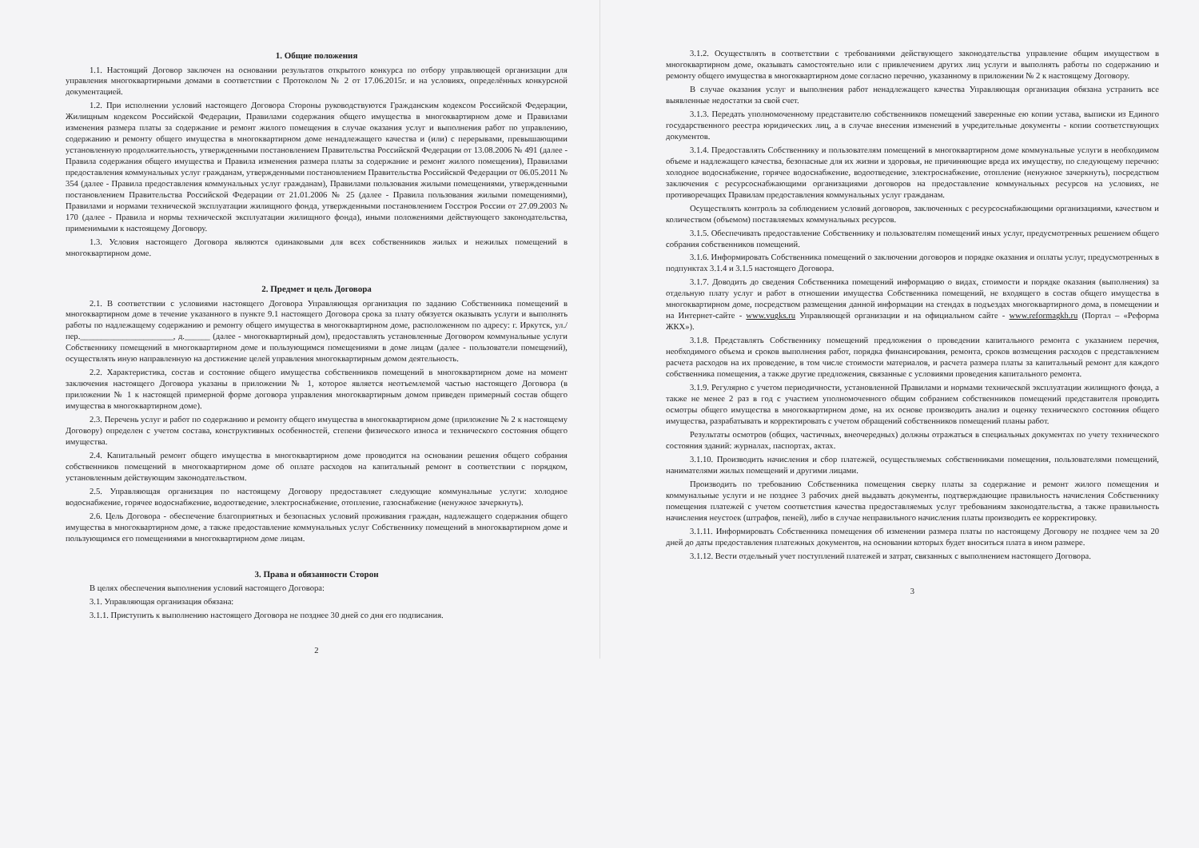1. Общие положения
1.1. Настоящий Договор заключен на основании результатов открытого конкурса по отбору управляющей организации для управления многоквартирными домами в соответствии с Протоколом № 2 от 17.06.2015г. и на условиях, определённых конкурсной документацией.
1.2. При исполнении условий настоящего Договора Стороны руководствуются Гражданским кодексом Российской Федерации, Жилищным кодексом Российской Федерации, Правилами содержания общего имущества в многоквартирном доме и Правилами изменения размера платы за содержание и ремонт жилого помещения в случае оказания услуг и выполнения работ по управлению, содержанию и ремонту общего имущества в многоквартирном доме ненадлежащего качества и (или) с перерывами, превышающими установленную продолжительность, утвержденными постановлением Правительства Российской Федерации от 13.08.2006 № 491 (далее - Правила содержания общего имущества и Правила изменения размера платы за содержание и ремонт жилого помещения), Правилами предоставления коммунальных услуг гражданам, утвержденными постановлением Правительства Российской Федерации от 06.05.2011 № 354 (далее - Правила предоставления коммунальных услуг гражданам), Правилами пользования жилыми помещениями, утвержденными постановлением Правительства Российской Федерации от 21.01.2006 № 25 (далее - Правила пользования жилыми помещениями), Правилами и нормами технической эксплуатации жилищного фонда, утвержденными постановлением Госстроя России от 27.09.2003 № 170 (далее - Правила и нормы технической эксплуатации жилищного фонда), иными положениями действующего законодательства, применимыми к настоящему Договору.
1.3. Условия настоящего Договора являются одинаковыми для всех собственников жилых и нежилых помещений в многоквартирном доме.
2. Предмет и цель Договора
2.1. В соответствии с условиями настоящего Договора Управляющая организация по заданию Собственника помещений в многоквартирном доме в течение указанного в пункте 9.1 настоящего Договора срока за плату обязуется оказывать услуги и выполнять работы по надлежащему содержанию и ремонту общего имущества в многоквартирном доме, расположенном по адресу: г. Иркутск, ул./пер.______________________, д.______ (далее - многоквартирный дом), предоставлять установленные Договором коммунальные услуги Собственнику помещений в многоквартирном доме и пользующимся помещениями в доме лицам (далее - пользователи помещений), осуществлять иную направленную на достижение целей управления многоквартирным домом деятельность.
2.2. Характеристика, состав и состояние общего имущества собственников помещений в многоквартирном доме на момент заключения настоящего Договора указаны в приложении № 1, которое является неотъемлемой частью настоящего Договора (в приложении № 1 к настоящей примерной форме договора управления многоквартирным домом приведен примерный состав общего имущества в многоквартирном доме).
2.3. Перечень услуг и работ по содержанию и ремонту общего имущества в многоквартирном доме (приложение № 2 к настоящему Договору) определен с учетом состава, конструктивных особенностей, степени физического износа и технического состояния общего имущества.
2.4. Капитальный ремонт общего имущества в многоквартирном доме проводится на основании решения общего собрания собственников помещений в многоквартирном доме об оплате расходов на капитальный ремонт в соответствии с порядком, установленным действующим законодательством.
2.5. Управляющая организация по настоящему Договору предоставляет следующие коммунальные услуги: холодное водоснабжение, горячее водоснабжение, водоотведение, электроснабжение, отопление, газоснабжение (ненужное зачеркнуть).
2.6. Цель Договора - обеспечение благоприятных и безопасных условий проживания граждан, надлежащего содержания общего имущества в многоквартирном доме, а также предоставление коммунальных услуг Собственнику помещений в многоквартирном доме и пользующимся его помещениями в многоквартирном доме лицам.
3. Права и обязанности Сторон
В целях обеспечения выполнения условий настоящего Договора:
3.1. Управляющая организация обязана:
3.1.1. Приступить к выполнению настоящего Договора не позднее 30 дней со дня его подписания.
2
3.1.2. Осуществлять в соответствии с требованиями действующего законодательства управление общим имуществом в многоквартирном доме, оказывать самостоятельно или с привлечением других лиц услуги и выполнять работы по содержанию и ремонту общего имущества в многоквартирном доме согласно перечню, указанному в приложении № 2 к настоящему Договору.
В случае оказания услуг и выполнения работ ненадлежащего качества Управляющая организация обязана устранить все выявленные недостатки за свой счет.
3.1.3. Передать уполномоченному представителю собственников помещений заверенные ею копии устава, выписки из Единого государственного реестра юридических лиц, а в случае внесения изменений в учредительные документы - копии соответствующих документов.
3.1.4. Предоставлять Собственнику и пользователям помещений в многоквартирном доме коммунальные услуги в необходимом объеме и надлежащего качества, безопасные для их жизни и здоровья, не причиняющие вреда их имуществу, по следующему перечню: холодное водоснабжение, горячее водоснабжение, водоотведение, электроснабжение, отопление (ненужное зачеркнуть), посредством заключения с ресурсоснабжающими организациями договоров на предоставление коммунальных ресурсов на условиях, не противоречащих Правилам предоставления коммунальных услуг гражданам.
Осуществлять контроль за соблюдением условий договоров, заключенных с ресурсоснабжающими организациями, качеством и количеством (объемом) поставляемых коммунальных ресурсов.
3.1.5. Обеспечивать предоставление Собственнику и пользователям помещений иных услуг, предусмотренных решением общего собрания собственников помещений.
3.1.6. Информировать Собственника помещений о заключении договоров и порядке оказания и оплаты услуг, предусмотренных в подпунктах 3.1.4 и 3.1.5 настоящего Договора.
3.1.7. Доводить до сведения Собственника помещений информацию о видах, стоимости и порядке оказания (выполнения) за отдельную плату услуг и работ в отношении имущества Собственника помещений, не входящего в состав общего имущества в многоквартирном доме, посредством размещения данной информации на стендах в подъездах многоквартирного дома, в помещении и на Интернет-сайте - www.vugks.ru Управляющей организации и на официальном сайте - www.reformagkh.ru (Портал – «Реформа ЖКХ»).
3.1.8. Представлять Собственнику помещений предложения о проведении капитального ремонта с указанием перечня, необходимого объема и сроков выполнения работ, порядка финансирования, ремонта, сроков возмещения расходов с представлением расчета расходов на их проведение, в том числе стоимости материалов, и расчета размера платы за капитальный ремонт для каждого собственника помещения, а также другие предложения, связанные с условиями проведения капитального ремонта.
3.1.9. Регулярно с учетом периодичности, установленной Правилами и нормами технической эксплуатации жилищного фонда, а также не менее 2 раз в год с участием уполномоченного общим собранием собственников помещений представителя проводить осмотры общего имущества в многоквартирном доме, на их основе производить анализ и оценку технического состояния общего имущества, разрабатывать и корректировать с учетом обращений собственников помещений планы работ.
Результаты осмотров (общих, частичных, внеочередных) должны отражаться в специальных документах по учету технического состояния зданий: журналах, паспортах, актах.
3.1.10. Производить начисления и сбор платежей, осуществляемых собственниками помещения, пользователями помещений, нанимателями жилых помещений и другими лицами.
Производить по требованию Собственника помещения сверку платы за содержание и ремонт жилого помещения и коммунальные услуги и не позднее 3 рабочих дней выдавать документы, подтверждающие правильность начисления Собственнику помещения платежей с учетом соответствия качества предоставляемых услуг требованиям законодательства, а также правильность начисления неустоек (штрафов, пеней), либо в случае неправильного начисления платы производить ее корректировку.
3.1.11. Информировать Собственника помещения об изменении размера платы по настоящему Договору не позднее чем за 20 дней до даты предоставления платежных документов, на основании которых будет вноситься плата в ином размере.
3.1.12. Вести отдельный учет поступлений платежей и затрат, связанных с выполнением настоящего Договора.
3